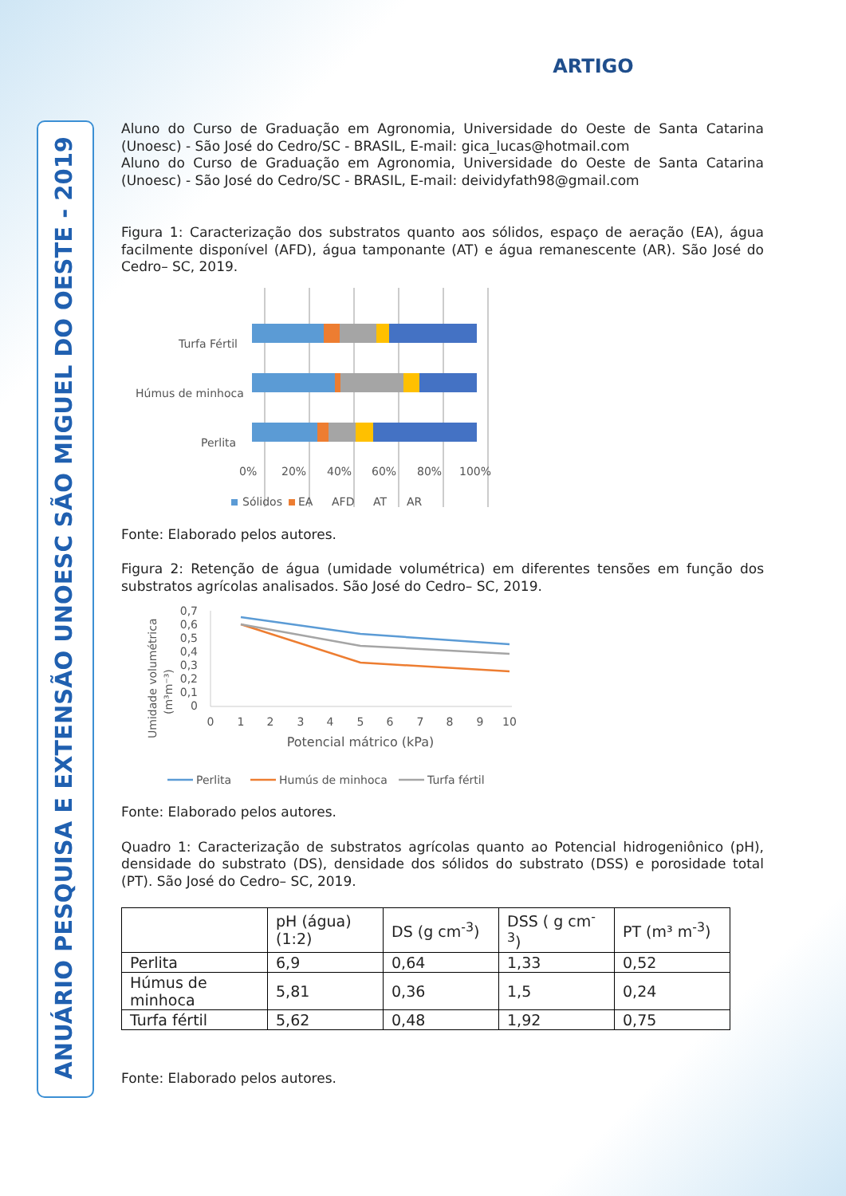ANUÁRIO PESQUISA E EXTENSÃO UNOESC SÃO MIGUEL DO OESTE - 2019
ARTIGO
Aluno do Curso de Graduação em Agronomia, Universidade do Oeste de Santa Catarina (Unoesc) - São José do Cedro/SC - BRASIL, E-mail: gica_lucas@hotmail.com
Aluno do Curso de Graduação em Agronomia, Universidade do Oeste de Santa Catarina (Unoesc) - São José do Cedro/SC - BRASIL, E-mail: deividyfath98@gmail.com
Figura 1: Caracterização dos substratos quanto aos sólidos, espaço de aeração (EA), água facilmente disponível (AFD), água tamponante (AT) e água remanescente (AR). São José do Cedro– SC, 2019.
Turfa Fértil
Húmus de minhoca
Perlita
0%
20%
40%
60%
80%
100%
Sólidos
EA
AFD
AT
AR
Fonte: Elaborado pelos autores.
Figura 2: Retenção de água (umidade volumétrica) em diferentes tensões em função dos substratos agrícolas analisados. São José do Cedro– SC, 2019.
Umidade volumétrica
(m³m⁻³)
0,7
0,6
0,5
0,4
0,3
0,2
0,1
0
0
1
2
3
4
5
6
7
8
9
10
Potencial mátrico (kPa)
Perlita
Humús de minhoca
Turfa fértil
Fonte: Elaborado pelos autores.
Quadro 1: Caracterização de substratos agrícolas quanto ao Potencial hidrogeniônico (pH), densidade do substrato (DS), densidade dos sólidos do substrato (DSS) e porosidade total (PT). São José do Cedro– SC, 2019.
| | pH (água) (1:2) | DS (g cm<sup>-3</sup>) | DSS ( g cm<sup>-3</sup>) | PT (m³ m<sup>-3</sup>) |
| --- | --- | --- | --- | --- |
| Perlita | 6,9 | 0,64 | 1,33 | 0,52 |
| Húmus de minhoca | 5,81 | 0,36 | 1,5 | 0,24 |
| Turfa fértil | 5,62 | 0,48 | 1,92 | 0,75 |
Fonte: Elaborado pelos autores.